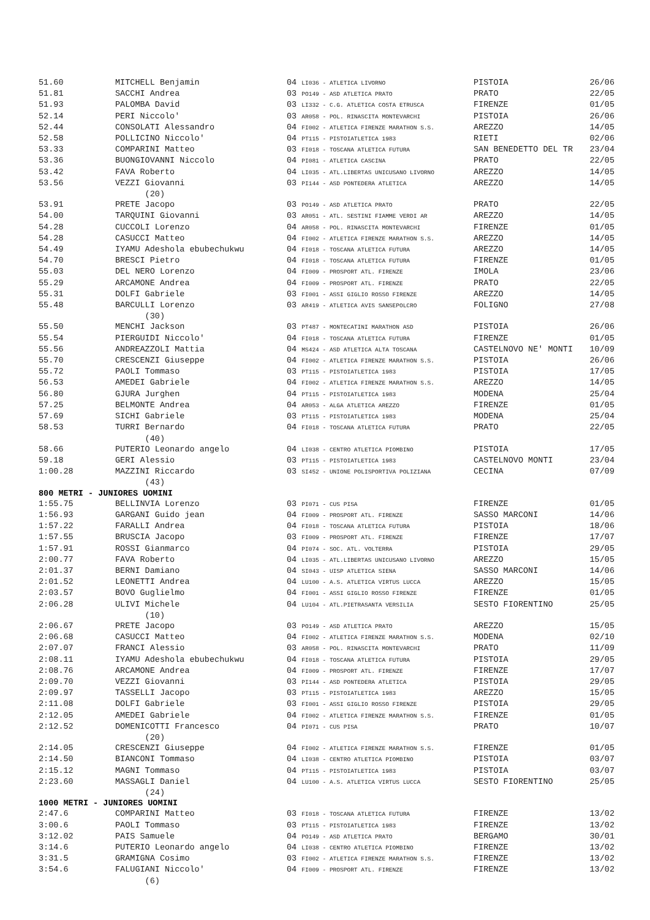| 51.60 | MITCHELL Benjamin | 04 LI036 - ATLETICA LIVORNO | PISTOIA | 26/06 |
| 51.81 | SACCHI Andrea | 03 PO149 - ASD ATLETICA PRATO | PRATO | 22/05 |
| 51.93 | PALOMBA David | 03 LI332 - C.G. ATLETICA COSTA ETRUSCA | FIRENZE | 01/05 |
| 52.14 | PERI Niccolo' | 03 AR058 - POL. RINASCITA MONTEVARCHI | PISTOIA | 26/06 |
| 52.44 | CONSOLATI Alessandro | 04 FI002 - ATLETICA FIRENZE MARATHON S.S. | AREZZO | 14/05 |
| 52.58 | POLLICINO Niccolo' | 04 PT115 - PISTOIATLETICA 1983 | RIETI | 02/06 |
| 53.33 | COMPARINI Matteo | 03 FI018 - TOSCANA ATLETICA FUTURA | SAN BENEDETTO DEL TR | 23/04 |
| 53.36 | BUONGIOVANNI Niccolo | 04 PI081 - ATLETICA CASCINA | PRATO | 22/05 |
| 53.42 | FAVA Roberto | 04 LI035 - ATL.LIBERTAS UNICUSANO LIVORNO | AREZZO | 14/05 |
| 53.56 | VEZZI Giovanni | 03 PI144 - ASD PONTEDERA ATLETICA | AREZZO | 14/05 |
| | (20) | | | |
| 53.91 | PRETE Jacopo | 03 PO149 - ASD ATLETICA PRATO | PRATO | 22/05 |
| 54.00 | TARQUINI Giovanni | 03 AR051 - ATL. SESTINI FIAMME VERDI AR | AREZZO | 14/05 |
| 54.28 | CUCCOLI Lorenzo | 04 AR058 - POL. RINASCITA MONTEVARCHI | FIRENZE | 01/05 |
| 54.28 | CASUCCI Matteo | 04 FI002 - ATLETICA FIRENZE MARATHON S.S. | AREZZO | 14/05 |
| 54.49 | IYAMU Adeshola ebubechukwu | 04 FI018 - TOSCANA ATLETICA FUTURA | AREZZO | 14/05 |
| 54.70 | BRESCI Pietro | 04 FI018 - TOSCANA ATLETICA FUTURA | FIRENZE | 01/05 |
| 55.03 | DEL NERO Lorenzo | 04 FI009 - PROSPORT ATL. FIRENZE | IMOLA | 23/06 |
| 55.29 | ARCAMONE Andrea | 04 FI009 - PROSPORT ATL. FIRENZE | PRATO | 22/05 |
| 55.31 | DOLFI Gabriele | 03 FI001 - ASSI GIGLIO ROSSO FIRENZE | AREZZO | 14/05 |
| 55.48 | BARCULLI Lorenzo | 03 AR419 - ATLETICA AVIS SANSEPOLCRO | FOLIGNO | 27/08 |
| | (30) | | | |
| 55.50 | MENCHI Jackson | 03 PT487 - MONTECATINI MARATHON ASD | PISTOIA | 26/06 |
| 55.54 | PIERGUIDI Niccolo' | 04 FI018 - TOSCANA ATLETICA FUTURA | FIRENZE | 01/05 |
| 55.56 | ANDREAZZOLI Mattia | 04 MS424 - ASD ATLETICA ALTA TOSCANA | CASTELNOVO NE' MONTI | 10/09 |
| 55.70 | CRESCENZI Giuseppe | 04 FI002 - ATLETICA FIRENZE MARATHON S.S. | PISTOIA | 26/06 |
| 55.72 | PAOLI Tommaso | 03 PT115 - PISTOIATLETICA 1983 | PISTOIA | 17/05 |
| 56.53 | AMEDEI Gabriele | 04 FI002 - ATLETICA FIRENZE MARATHON S.S. | AREZZO | 14/05 |
| 56.80 | GJURA Jurghen | 04 PT115 - PISTOIATLETICA 1983 | MODENA | 25/04 |
| 57.25 | BELMONTE Andrea | 04 AR053 - ALGA ATLETICA AREZZO | FIRENZE | 01/05 |
| 57.69 | SICHI Gabriele | 03 PT115 - PISTOIATLETICA 1983 | MODENA | 25/04 |
| 58.53 | TURRI Bernardo | 04 FI018 - TOSCANA ATLETICA FUTURA | PRATO | 22/05 |
| | (40) | | | |
| 58.66 | PUTERIO Leonardo angelo | 04 LI038 - CENTRO ATLETICA PIOMBINO | PISTOIA | 17/05 |
| 59.18 | GERI Alessio | 03 PT115 - PISTOIATLETICA 1983 | CASTELNOVO MONTI | 23/04 |
| 1:00.28 | MAZZINI Riccardo | 03 SI452 - UNIONE POLISPORTIVA POLIZIANA | CECINA | 07/09 |
| | (43) | | | |
| 800 METRI - JUNIORES UOMINI | | | | |
| 1:55.75 | BELLINVIA Lorenzo | 03 PI071 - CUS PISA | FIRENZE | 01/05 |
| 1:56.93 | GARGANI Guido jean | 04 FI009 - PROSPORT ATL. FIRENZE | SASSO MARCONI | 14/06 |
| 1:57.22 | FARALLI Andrea | 04 FI018 - TOSCANA ATLETICA FUTURA | PISTOIA | 18/06 |
| 1:57.55 | BRUSCIA Jacopo | 03 FI009 - PROSPORT ATL. FIRENZE | FIRENZE | 17/07 |
| 1:57.91 | ROSSI Gianmarco | 04 PI074 - SOC. ATL. VOLTERRA | PISTOIA | 29/05 |
| 2:00.77 | FAVA Roberto | 04 LI035 - ATL.LIBERTAS UNICUSANO LIVORNO | AREZZO | 15/05 |
| 2:01.37 | BERNI Damiano | 04 SI043 - UISP ATLETICA SIENA | SASSO MARCONI | 14/06 |
| 2:01.52 | LEONETTI Andrea | 04 LU100 - A.S. ATLETICA VIRTUS LUCCA | AREZZO | 15/05 |
| 2:03.57 | BOVO Guglielmo | 04 FI001 - ASSI GIGLIO ROSSO FIRENZE | FIRENZE | 01/05 |
| 2:06.28 | ULIVI Michele | 04 LU104 - ATL.PIETRASANTA VERSILIA | SESTO FIORENTINO | 25/05 |
| | (10) | | | |
| 2:06.67 | PRETE Jacopo | 03 PO149 - ASD ATLETICA PRATO | AREZZO | 15/05 |
| 2:06.68 | CASUCCI Matteo | 04 FI002 - ATLETICA FIRENZE MARATHON S.S. | MODENA | 02/10 |
| 2:07.07 | FRANCI Alessio | 03 AR058 - POL. RINASCITA MONTEVARCHI | PRATO | 11/09 |
| 2:08.11 | IYAMU Adeshola ebubechukwu | 04 FI018 - TOSCANA ATLETICA FUTURA | PISTOIA | 29/05 |
| 2:08.76 | ARCAMONE Andrea | 04 FI009 - PROSPORT ATL. FIRENZE | FIRENZE | 17/07 |
| 2:09.70 | VEZZI Giovanni | 03 PI144 - ASD PONTEDERA ATLETICA | PISTOIA | 29/05 |
| 2:09.97 | TASSELLI Jacopo | 03 PT115 - PISTOIATLETICA 1983 | AREZZO | 15/05 |
| 2:11.08 | DOLFI Gabriele | 03 FI001 - ASSI GIGLIO ROSSO FIRENZE | PISTOIA | 29/05 |
| 2:12.05 | AMEDEI Gabriele | 04 FI002 - ATLETICA FIRENZE MARATHON S.S. | FIRENZE | 01/05 |
| 2:12.52 | DOMENICOTTI Francesco | 04 PI071 - CUS PISA | PRATO | 10/07 |
| | (20) | | | |
| 2:14.05 | CRESCENZI Giuseppe | 04 FI002 - ATLETICA FIRENZE MARATHON S.S. | FIRENZE | 01/05 |
| 2:14.50 | BIANCONI Tommaso | 04 LI038 - CENTRO ATLETICA PIOMBINO | PISTOIA | 03/07 |
| 2:15.12 | MAGNI Tommaso | 04 PT115 - PISTOIATLETICA 1983 | PISTOIA | 03/07 |
| 2:23.60 | MASSAGLI Daniel | 04 LU100 - A.S. ATLETICA VIRTUS LUCCA | SESTO FIORENTINO | 25/05 |
| | (24) | | | |
| 1000 METRI - JUNIORES UOMINI | | | | |
| 2:47.6 | COMPARINI Matteo | 03 FI018 - TOSCANA ATLETICA FUTURA | FIRENZE | 13/02 |
| 3:00.6 | PAOLI Tommaso | 03 PT115 - PISTOIATLETICA 1983 | FIRENZE | 13/02 |
| 3:12.02 | PAIS Samuele | 04 PO149 - ASD ATLETICA PRATO | BERGAMO | 30/01 |
| 3:14.6 | PUTERIO Leonardo angelo | 04 LI038 - CENTRO ATLETICA PIOMBINO | FIRENZE | 13/02 |
| 3:31.5 | GRAMIGNA Cosimo | 03 FI002 - ATLETICA FIRENZE MARATHON S.S. | FIRENZE | 13/02 |
| 3:54.6 | FALUGIANI Niccolo' | 04 FI009 - PROSPORT ATL. FIRENZE | FIRENZE | 13/02 |
| | (6) | | | |